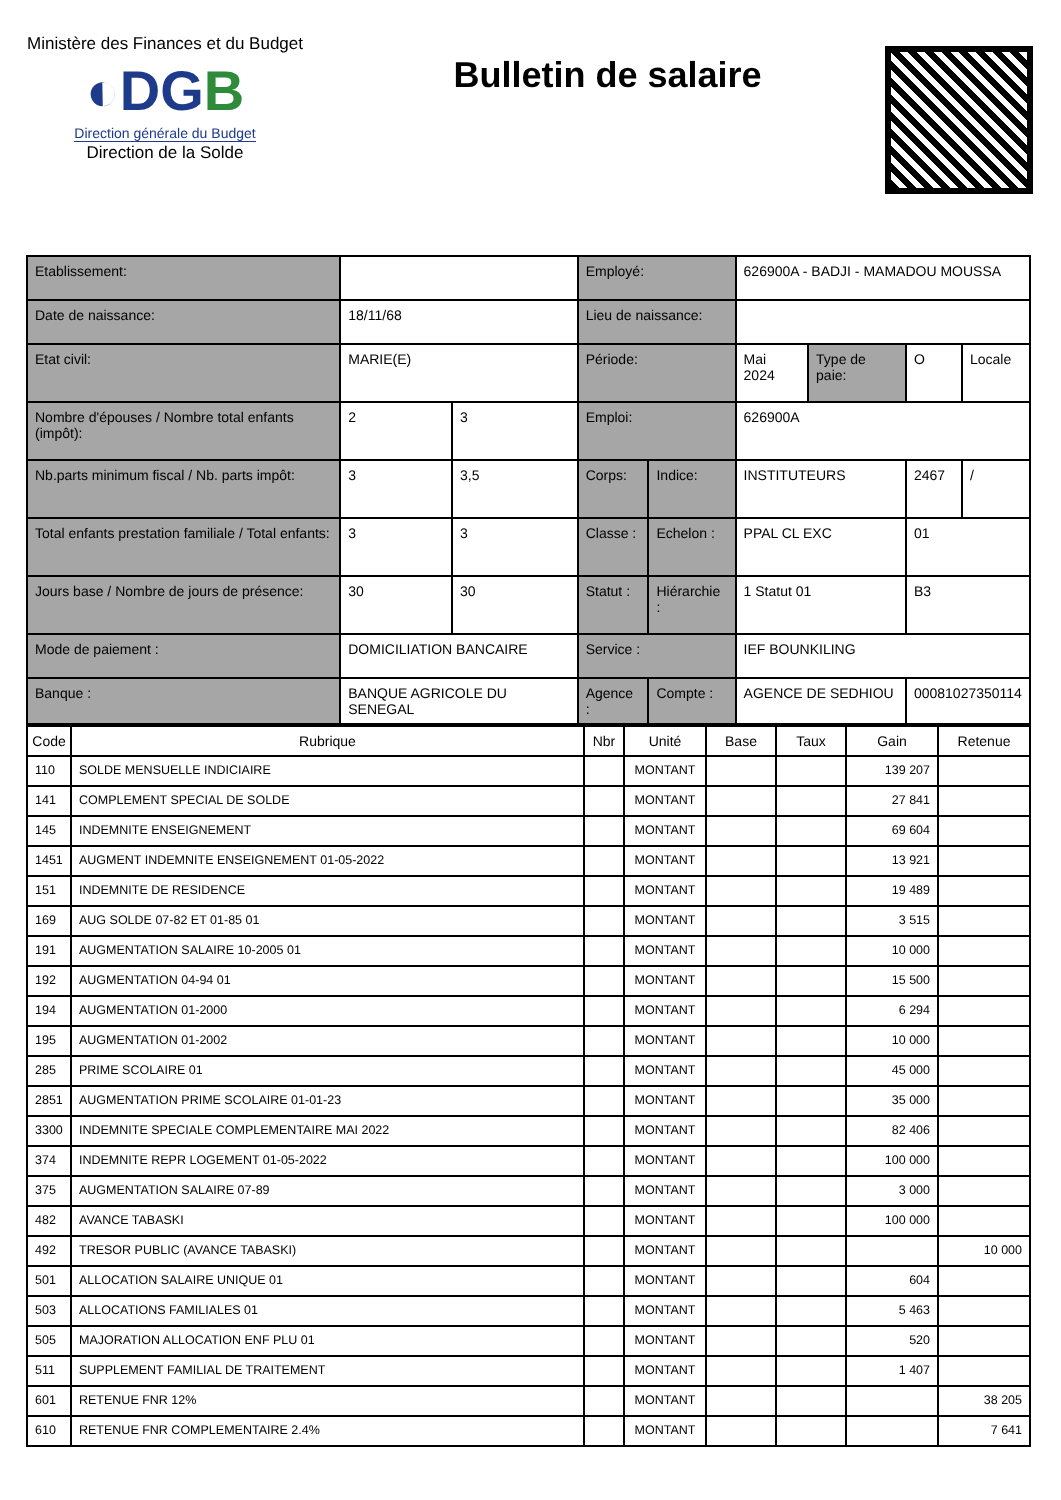Ministère des Finances et du Budget
◐DGB
Direction générale du Budget
Direction de la Solde
Bulletin de salaire
| Etablissement: | | | Employé: | | 626900A - BADJI - MAMADOU MOUSSA | | | |
| Date de naissance: | 18/11/68 | | Lieu de naissance: | | | | | |
| Etat civil: | MARIE(E) | | Période: | | Mai 2024 | Type de paie: | O | Locale |
| Nombre d'épouses / Nombre total enfants (impôt): | 2 | 3 | Emploi: | | 626900A | | | |
| Nb.parts minimum fiscal / Nb. parts impôt: | 3 | 3,5 | Corps: | Indice: | INSTITUTEURS | | 2467 | / |
| Total enfants prestation familiale / Total enfants: | 3 | 3 | Classe : | Echelon : | PPAL CL EXC | | 01 | |
| Jours base / Nombre de jours de présence: | 30 | 30 | Statut : | Hiérarchie : | 1 Statut 01 | | B3 | |
| Mode de paiement : | DOMICILIATION BANCAIRE | | Service : | | IEF BOUNKILING | | | |
| Banque : | BANQUE AGRICOLE DU SENEGAL | | Agence : | Compte : | AGENCE DE SEDHIOU | | 00081027350114 | |
| Code | Rubrique | Nbr | Unité | Base | Taux | Gain | Retenue |
| --- | --- | --- | --- | --- | --- | --- | --- |
| 110 | SOLDE MENSUELLE INDICIAIRE | | MONTANT | | | 139 207 | |
| 141 | COMPLEMENT SPECIAL DE SOLDE | | MONTANT | | | 27 841 | |
| 145 | INDEMNITE ENSEIGNEMENT | | MONTANT | | | 69 604 | |
| 1451 | AUGMENT INDEMNITE ENSEIGNEMENT 01-05-2022 | | MONTANT | | | 13 921 | |
| 151 | INDEMNITE DE RESIDENCE | | MONTANT | | | 19 489 | |
| 169 | AUG SOLDE 07-82 ET 01-85 01 | | MONTANT | | | 3 515 | |
| 191 | AUGMENTATION SALAIRE 10-2005 01 | | MONTANT | | | 10 000 | |
| 192 | AUGMENTATION 04-94 01 | | MONTANT | | | 15 500 | |
| 194 | AUGMENTATION 01-2000 | | MONTANT | | | 6 294 | |
| 195 | AUGMENTATION 01-2002 | | MONTANT | | | 10 000 | |
| 285 | PRIME SCOLAIRE 01 | | MONTANT | | | 45 000 | |
| 2851 | AUGMENTATION PRIME SCOLAIRE 01-01-23 | | MONTANT | | | 35 000 | |
| 3300 | INDEMNITE SPECIALE COMPLEMENTAIRE MAI 2022 | | MONTANT | | | 82 406 | |
| 374 | INDEMNITE REPR LOGEMENT 01-05-2022 | | MONTANT | | | 100 000 | |
| 375 | AUGMENTATION SALAIRE 07-89 | | MONTANT | | | 3 000 | |
| 482 | AVANCE TABASKI | | MONTANT | | | 100 000 | |
| 492 | TRESOR PUBLIC (AVANCE TABASKI) | | MONTANT | | | | 10 000 |
| 501 | ALLOCATION SALAIRE UNIQUE 01 | | MONTANT | | | 604 | |
| 503 | ALLOCATIONS FAMILIALES 01 | | MONTANT | | | 5 463 | |
| 505 | MAJORATION ALLOCATION ENF PLU 01 | | MONTANT | | | 520 | |
| 511 | SUPPLEMENT FAMILIAL DE TRAITEMENT | | MONTANT | | | 1 407 | |
| 601 | RETENUE FNR 12% | | MONTANT | | | | 38 205 |
| 610 | RETENUE FNR COMPLEMENTAIRE 2.4% | | MONTANT | | | | 7 641 |